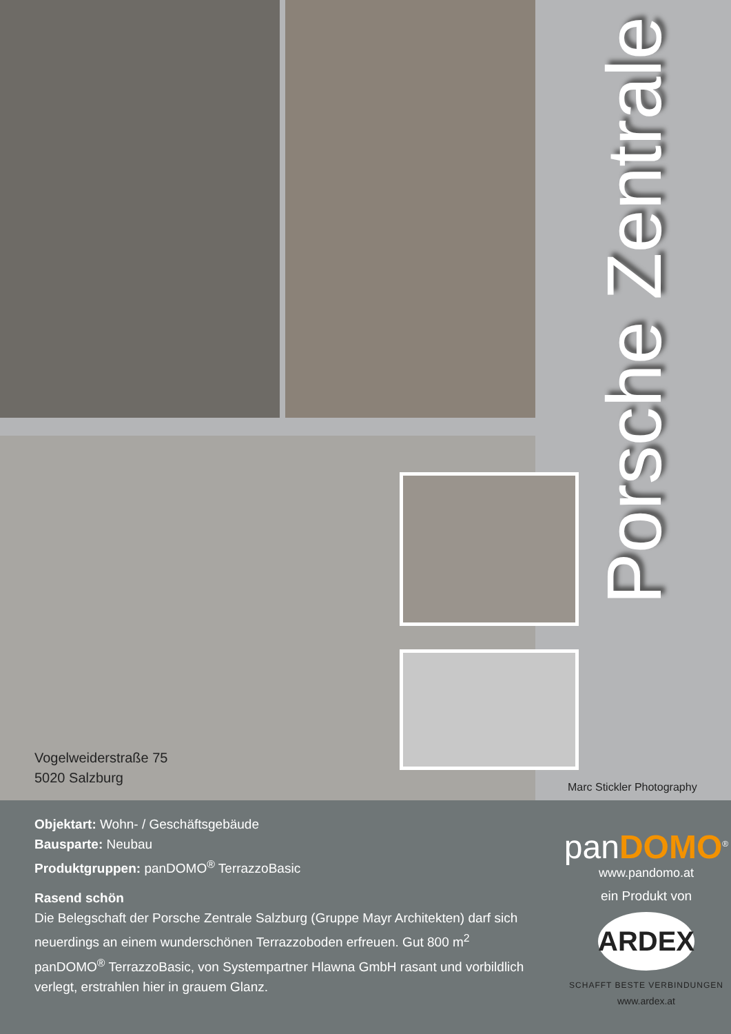Porsche Zentrale
Vogelweiderstraße 75
5020 Salzburg
Marc Stickler Photography
Objektart: Wohn- / Geschäftsgebäude
Bausparte: Neubau
Produktgruppen: panDOMO<sup>®</sup> TerrazzoBasic
Rasend schön
Die Belegschaft der Porsche Zentrale Salzburg (Gruppe Mayr Architekten) darf sich neuerdings an einem wunderschönen Terrazzoboden erfreuen. Gut 800 m<sup>2</sup> panDOMO<sup>®</sup> TerrazzoBasic, von Systempartner Hlawna GmbH rasant und vorbildlich verlegt, erstrahlen hier in grauem Glanz.
panDOMO<sup>®</sup>
www.pandomo.at
ein Produkt von
ARDEX
SCHAFFT BESTE VERBINDUNGEN
www.ardex.at